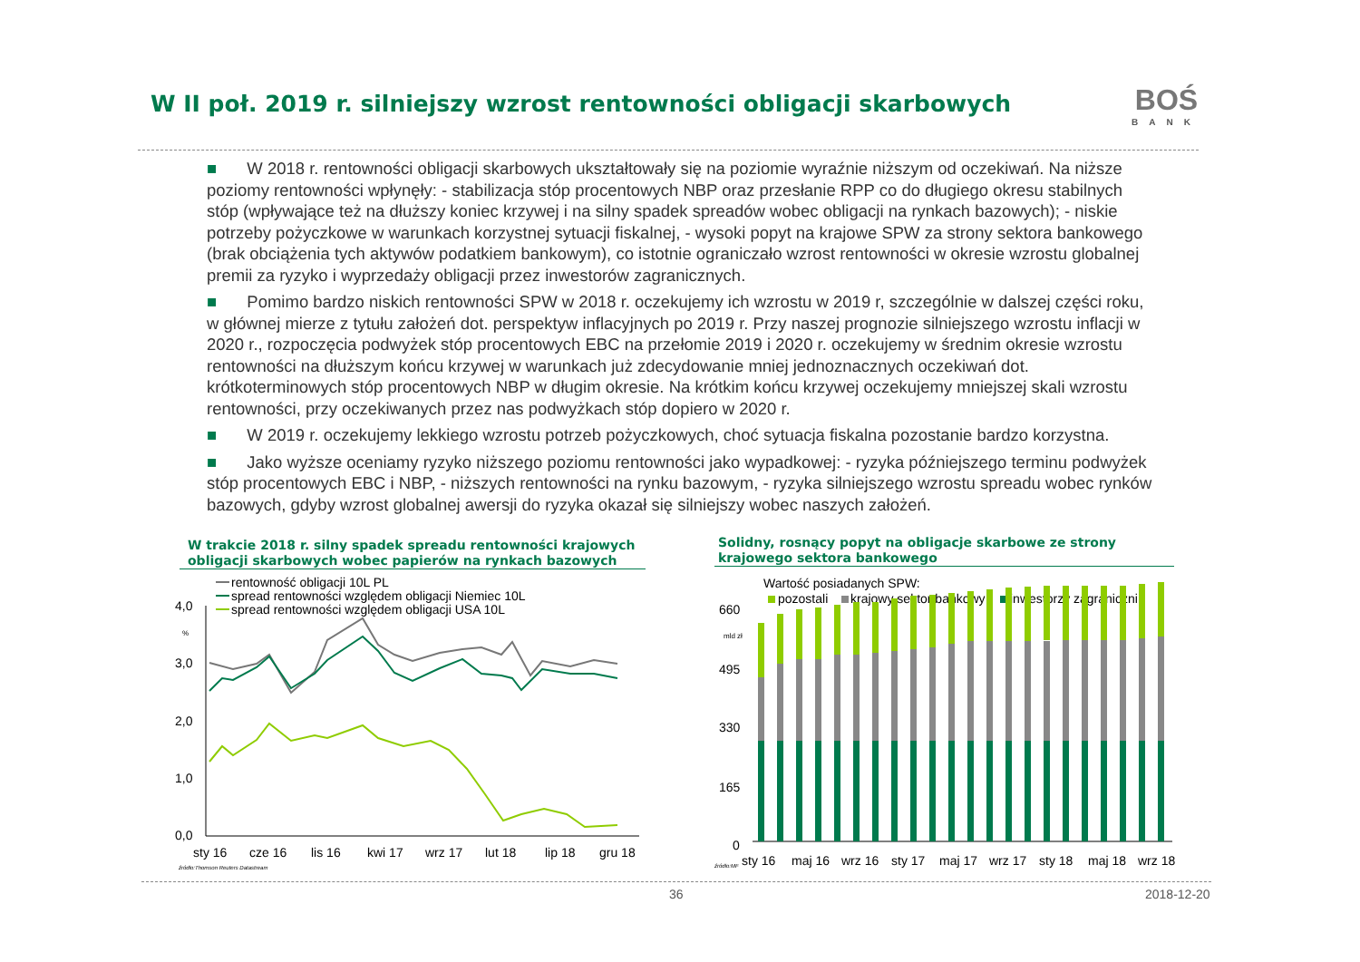W II poł. 2019 r. silniejszy wzrost rentowności obligacji skarbowych
BOŚ
BANK
■ W 2018 r. rentowności obligacji skarbowych ukształtowały się na poziomie wyraźnie niższym od oczekiwań. Na niższe poziomy rentowności wpłynęły: - stabilizacja stóp procentowych NBP oraz przesłanie RPP co do długiego okresu stabilnych stóp (wpływające też na dłuższy koniec krzywej i na silny spadek spreadów wobec obligacji na rynkach bazowych); - niskie potrzeby pożyczkowe w warunkach korzystnej sytuacji fiskalnej, - wysoki popyt na krajowe SPW za strony sektora bankowego (brak obciążenia tych aktywów podatkiem bankowym), co istotnie ograniczało wzrost rentowności w okresie wzrostu globalnej premii za ryzyko i wyprzedaży obligacji przez inwestorów zagranicznych.
■ Pomimo bardzo niskich rentowności SPW w 2018 r. oczekujemy ich wzrostu w 2019 r, szczególnie w dalszej części roku, w głównej mierze z tytułu założeń dot. perspektyw inflacyjnych po 2019 r. Przy naszej prognozie silniejszego wzrostu inflacji w 2020 r., rozpoczęcia podwyżek stóp procentowych EBC na przełomie 2019 i 2020 r. oczekujemy w średnim okresie wzrostu rentowności na dłuższym końcu krzywej w warunkach już zdecydowanie mniej jednoznacznych oczekiwań dot. krótkoterminowych stóp procentowych NBP w długim okresie. Na krótkim końcu krzywej oczekujemy mniejszej skali wzrostu rentowności, przy oczekiwanych przez nas podwyżkach stóp dopiero w 2020 r.
■ W 2019 r. oczekujemy lekkiego wzrostu potrzeb pożyczkowych, choć sytuacja fiskalna pozostanie bardzo korzystna.
■ Jako wyższe oceniamy ryzyko niższego poziomu rentowności jako wypadkowej: - ryzyka późniejszego terminu podwyżek stóp procentowych EBC i NBP, - niższych rentowności na rynku bazowym, - ryzyka silniejszego wzrostu spreadu wobec rynków bazowych, gdyby wzrost globalnej awersji do ryzyka okazał się silniejszy wobec naszych założeń.
W trakcie 2018 r. silny spadek spreadu rentowności krajowych obligacji skarbowych wobec papierów na rynkach bazowych
Solidny, rosnący popyt na obligacje skarbowe ze strony krajowego sektora bankowego
rentowność obligacji 10L PL
spread rentowności względem obligacji Niemiec 10L
spread rentowności względem obligacji USA 10L
4,0
3,0
2,0
1,0
0,0
%
sty 16
cze 16
lis 16
kwi 17
wrz 17
lut 18
lip 18
gru 18
źródło:Thomson Reuters Datastream
Wartość posiadanych SPW:
pozostali
krajowy sektor bankowy
inwestorzy zagraniczni
660
495
330
165
0
mld zł
sty 16
maj 16
wrz 16
sty 17
maj 17
wrz 17
sty 18
maj 18
wrz 18
źródło:MF
36 2018-12-20